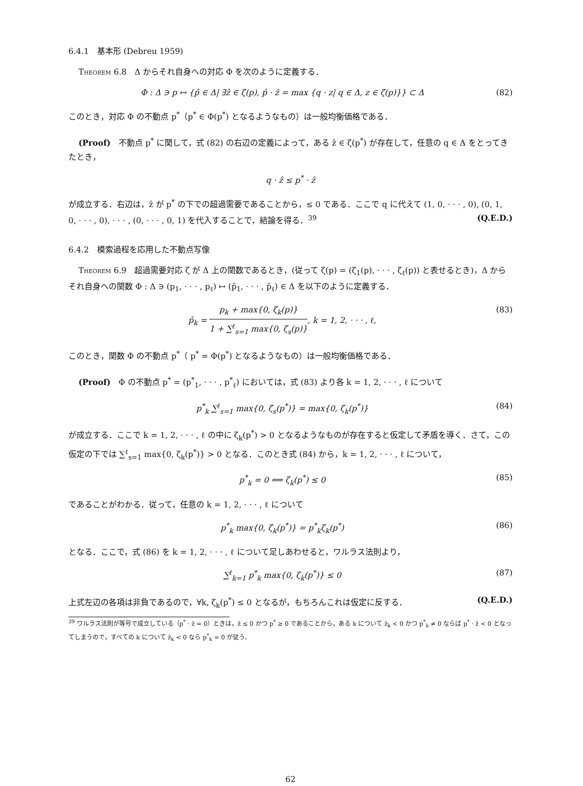6.4.1　基本形 (Debreu 1959)
Theorem 6.8　Δ からそれ自身への対応 Φ を次のように定義する．
Φ : Δ ∋ p ↦ {p̂ ∈ Δ| ∃ẑ ∈ ζ(p), p̂ · ẑ = max {q · z| q ∈ Δ, z ∈ ζ(p)}} ⊂ Δ (82)
このとき，対応 Φ の不動点 p<sup>*</sup>（p<sup>*</sup> ∈ Φ(p<sup>*</sup>) となるようなもの）は一般均衡価格である．
(Proof)　不動点 p<sup>*</sup> に関して，式 (82) の右辺の定義によって，ある ẑ ∈ ζ(p<sup>*</sup>) が存在して，任意の q ∈ Δ をとってきたとき，
q · ẑ ≤ p<sup>*</sup> · ẑ
が成立する．右辺は，ẑ が p<sup>*</sup> の下での超過需要であることから，≤ 0 である．ここで q に代えて (1, 0, · · · , 0), (0, 1, 0, · · · , 0), · · · , (0, · · · , 0, 1) を代入することで，結論を得る．<sup>39</sup> (Q.E.D.)
6.4.2　模索過程を応用した不動点写像
Theorem 6.9　超過需要対応 ζ が Δ 上の関数であるとき，(従って ζ(p) = (ζ<sub>1</sub>(p), · · · , ζ<sub>ℓ</sub>(p)) と表せるとき)，Δ からそれ自身への関数 Φ : Δ ∋ (p<sub>1</sub>, · · · , p<sub>ℓ</sub>) ↦ (p̂<sub>1</sub>, · · · , p̂<sub>ℓ</sub>) ∈ Δ を以下のように定義する．
p̂<sub>k</sub> = p<sub>k</sub> + max{0, ζ<sub>k</sub>(p)} 1 + ∑<sup>ℓ</sup><sub>s=1</sub> max{0, ζ<sub>s</sub>(p)}, k = 1, 2, · · · , ℓ, (83)
このとき，関数 Φ の不動点 p<sup>*</sup>（ p<sup>*</sup> = Φ(p<sup>*</sup>) となるようなもの）は一般均衡価格である．
(Proof)　Φ の不動点 p<sup>*</sup> = (p<sup>*</sup><sub>1</sub>, · · · , p<sup>*</sup><sub>ℓ</sub>) においては，式 (83) より各 k = 1, 2, · · · , ℓ について
p<sup>*</sup><sub>k</sub> ∑<sup>ℓ</sup><sub>s=1</sub> max{0, ζ<sub>s</sub>(p<sup>*</sup>)} = max{0, ζ<sub>k</sub>(p<sup>*</sup>)} (84)
が成立する．ここで k = 1, 2, · · · , ℓ の中に ζ<sub>k</sub>(p<sup>*</sup>) > 0 となるようなものが存在すると仮定して矛盾を導く．さて，この仮定の下では ∑<sup>ℓ</sup><sub>s=1</sub> max{0, ζ<sub>k</sub>(p<sup>*</sup>)} > 0 となる．このとき式 (84) から，k = 1, 2, · · · , ℓ について，
p<sup>*</sup><sub>k</sub> = 0 ⟺ ζ<sub>k</sub>(p<sup>*</sup>) ≤ 0 (85)
であることがわかる．従って，任意の k = 1, 2, · · · , ℓ について
p<sup>*</sup><sub>k</sub> max{0, ζ<sub>k</sub>(p<sup>*</sup>)} = p<sup>*</sup><sub>k</sub>ζ<sub>k</sub>(p<sup>*</sup>) (86)
となる．ここで，式 (86) を k = 1, 2, · · · , ℓ について足しあわせると，ワルラス法則より，
∑<sup>ℓ</sup><sub>k=1</sub> p<sup>*</sup><sub>k</sub> max{0, ζ<sub>k</sub>(p<sup>*</sup>)} ≤ 0 (87)
上式左辺の各項は非負であるので，∀k, ζ<sub>k</sub>(p<sup>*</sup>) ≤ 0 となるが，もちろんこれは仮定に反する． (Q.E.D.)
<sup>39</sup> ワルラス法則が等号で成立している（p<sup>*</sup> · ẑ = 0）ときは，ẑ ≤ 0 かつ p<sup>*</sup> ≥ 0 であることから，ある k について ẑ<sub>k</sub> < 0 かつ p<sup>*</sup><sub>k</sub> ≠ 0 ならば p<sup>*</sup> · ẑ < 0 となってしまうので，すべての k について ẑ<sub>k</sub> < 0 なら p<sup>*</sup><sub>k</sub> = 0 が従う．
62